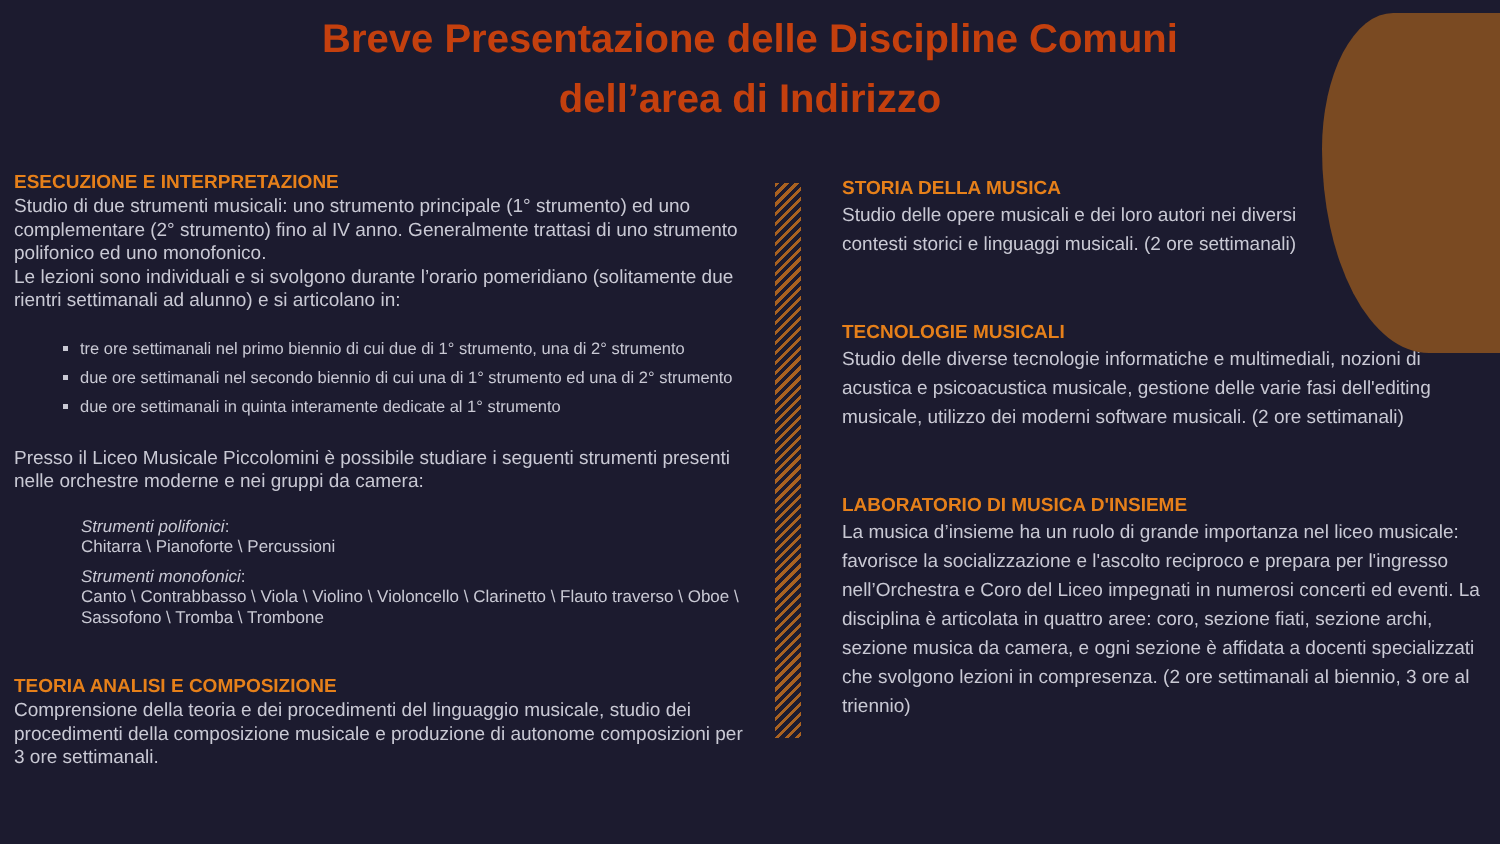Breve Presentazione delle Discipline Comuni dell’area di Indirizzo
ESECUZIONE E INTERPRETAZIONE
Studio di due strumenti musicali: uno strumento principale (1° strumento) ed uno complementare (2° strumento) fino al IV anno. Generalmente trattasi di uno strumento polifonico ed uno monofonico.
Le lezioni sono individuali e si svolgono durante l’orario pomeridiano (solitamente due rientri settimanali ad alunno) e si articolano in:
tre ore settimanali nel primo biennio di cui due di 1° strumento, una di 2° strumento
due ore settimanali nel secondo biennio di cui una di 1° strumento ed una di 2° strumento
due ore settimanali in quinta interamente dedicate al 1° strumento
Presso il Liceo Musicale Piccolomini è possibile studiare i seguenti strumenti presenti nelle orchestre moderne e nei gruppi da camera:
Strumenti polifonici:
Chitarra \ Pianoforte \ Percussioni
Strumenti monofonici:
Canto \ Contrabbasso \ Viola \ Violino \ Violoncello \ Clarinetto \ Flauto traverso \ Oboe \ Sassofono \ Tromba \ Trombone
TEORIA ANALISI E COMPOSIZIONE
Comprensione della teoria e dei procedimenti del linguaggio musicale, studio dei procedimenti della composizione musicale e produzione di autonome composizioni per 3 ore settimanali.
STORIA DELLA MUSICA
Studio delle opere musicali e dei loro autori nei diversi
contesti storici e linguaggi musicali. (2 ore settimanali)
TECNOLOGIE MUSICALI
Studio delle diverse tecnologie informatiche e multimediali, nozioni di acustica e psicoacustica musicale, gestione delle varie fasi dell'editing musicale, utilizzo dei moderni software musicali. (2 ore settimanali)
LABORATORIO DI MUSICA D'INSIEME
La musica d’insieme ha un ruolo di grande importanza nel liceo musicale: favorisce la socializzazione e l'ascolto reciproco e prepara per l'ingresso nell’Orchestra e Coro del Liceo impegnati in numerosi concerti ed eventi. La disciplina è articolata in quattro aree: coro, sezione fiati, sezione archi, sezione musica da camera, e ogni sezione è affidata a docenti specializzati che svolgono lezioni in compresenza. (2 ore settimanali al biennio, 3 ore al triennio)